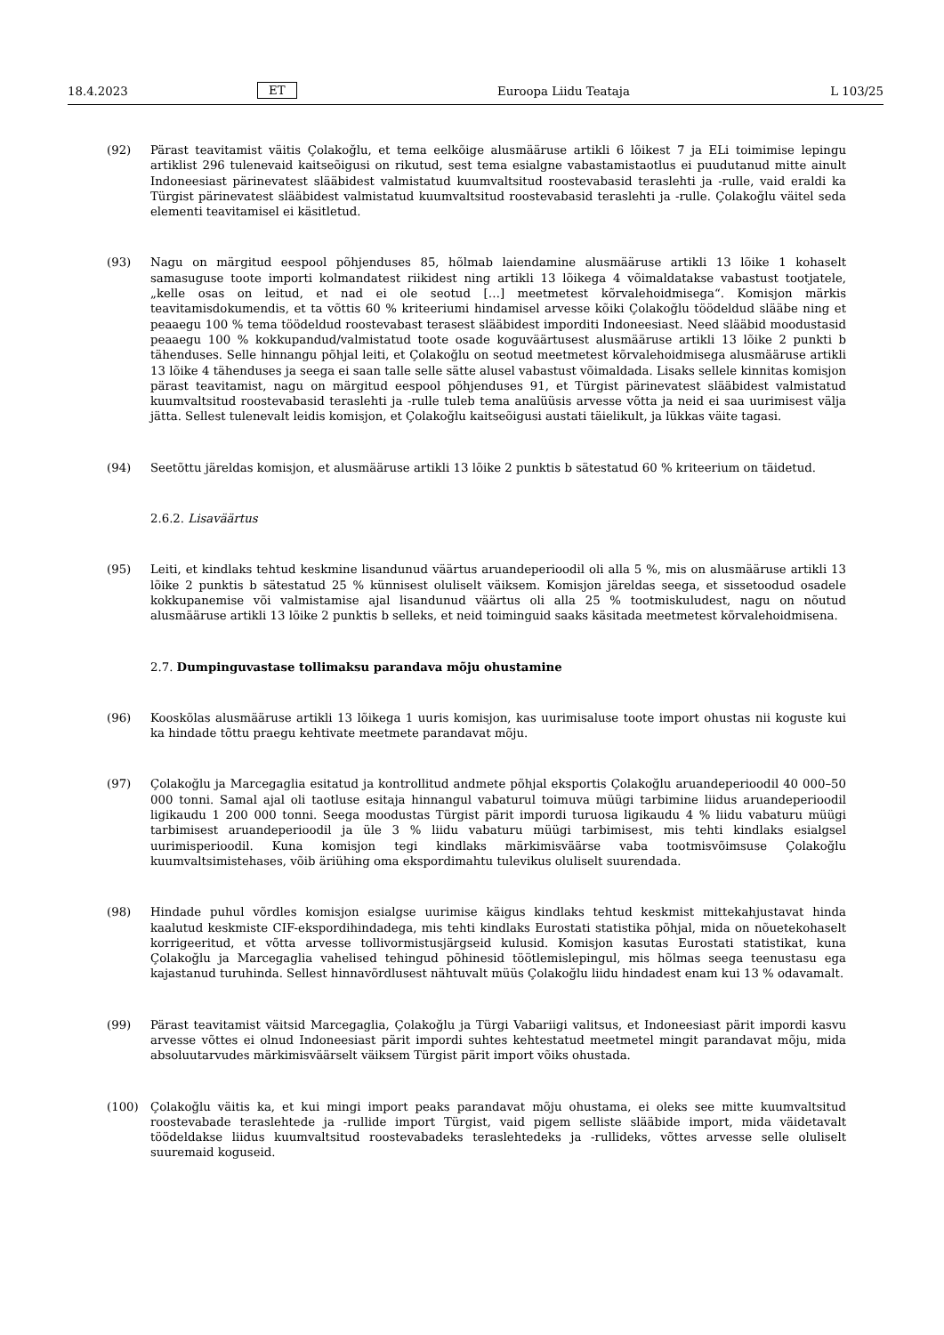18.4.2023 ET Euroopa Liidu Teataja L 103/25
(92) Pärast teavitamist väitis Çolakoğlu, et tema eelkõige alusmääruse artikli 6 lõikest 7 ja ELi toimimise lepingu artiklist 296 tulenevaid kaitseõigusi on rikutud, sest tema esialgne vabastamistaotlus ei puudutanud mitte ainult Indoneesiast pärinevatest slääbidest valmistatud kuumvaltsitud roostevabasid teraslehti ja -rulle, vaid eraldi ka Türgist pärinevatest slääbidest valmistatud kuumvaltsitud roostevabasid teraslehti ja -rulle. Çolakoğlu väitel seda elementi teavitamisel ei käsitletud.
(93) Nagu on märgitud eespool põhjenduses 85, hõlmab laiendamine alusmääruse artikli 13 lõike 1 kohaselt samasuguse toote importi kolmandatest riikidest ning artikli 13 lõikega 4 võimaldatakse vabastust tootjatele, „kelle osas on leitud, et nad ei ole seotud […] meetmetest kõrvalehoidmisega“. Komisjon märkis teavitamisdokumendis, et ta võttis 60 % kriteeriumi hindamisel arvesse kõiki Çolakoğlu töödeldud slääbe ning et peaaegu 100 % tema töödeldud roostevabast terasest slääbidest imporditi Indoneesiast. Need slääbid moodustasid peaaegu 100 % kokkupandud/valmistatud toote osade koguväärtusest alusmääruse artikli 13 lõike 2 punkti b tähenduses. Selle hinnangu põhjal leiti, et Çolakoğlu on seotud meetmetest kõrvalehoidmisega alusmääruse artikli 13 lõike 4 tähenduses ja seega ei saan talle selle sätte alusel vabastust võimaldada. Lisaks sellele kinnitas komisjon pärast teavitamist, nagu on märgitud eespool põhjenduses 91, et Türgist pärinevatest slääbidest valmistatud kuumvaltsitud roostevabasid teraslehti ja -rulle tuleb tema analüüsis arvesse võtta ja neid ei saa uurimisest välja jätta. Sellest tulenevalt leidis komisjon, et Çolakoğlu kaitseõigusi austati täielikult, ja lükkas väite tagasi.
(94) Seetõttu järeldas komisjon, et alusmääruse artikli 13 lõike 2 punktis b sätestatud 60 % kriteerium on täidetud.
2.6.2. Lisaväärtus
(95) Leiti, et kindlaks tehtud keskmine lisandunud väärtus aruandeperioodil oli alla 5 %, mis on alusmääruse artikli 13 lõike 2 punktis b sätestatud 25 % künnisest oluliselt väiksem. Komisjon järeldas seega, et sissetoodud osadele kokkupanemise või valmistamise ajal lisandunud väärtus oli alla 25 % tootmiskuludest, nagu on nõutud alusmääruse artikli 13 lõike 2 punktis b selleks, et neid toiminguid saaks käsitada meetmetest kõrvalehoidmisena.
2.7. Dumpinguvastase tollimaksu parandava mõju ohustamine
(96) Kooskõlas alusmääruse artikli 13 lõikega 1 uuris komisjon, kas uurimisaluse toote import ohustas nii koguste kui ka hindade tõttu praegu kehtivate meetmete parandavat mõju.
(97) Çolakoğlu ja Marcegaglia esitatud ja kontrollitud andmete põhjal eksportis Çolakoğlu aruandeperioodil 40 000–50 000 tonni. Samal ajal oli taotluse esitaja hinnangul vabaturul toimuva müügi tarbimine liidus aruandeperioodil ligikaudu 1 200 000 tonni. Seega moodustas Türgist pärit impordi turuosa ligikaudu 4 % liidu vabaturu müügi tarbimisest aruandeperioodil ja üle 3 % liidu vabaturu müügi tarbimisest, mis tehti kindlaks esialgsel uurimisperioodil. Kuna komisjon tegi kindlaks märkimisväärse vaba tootmisvõimsuse Çolakoğlu kuumvaltsimistehases, võib äriühing oma ekspordimahtu tulevikus oluliselt suurendada.
(98) Hindade puhul võrdles komisjon esialgse uurimise käigus kindlaks tehtud keskmist mittekahjustavat hinda kaalutud keskmiste CIF-ekspordihindadega, mis tehti kindlaks Eurostati statistika põhjal, mida on nõuetekohaselt korrigeeritud, et võtta arvesse tollivormistusjärgseid kulusid. Komisjon kasutas Eurostati statistikat, kuna Çolakoğlu ja Marcegaglia vahelised tehingud põhinesid töötlemislepingul, mis hõlmas seega teenustasu ega kajastanud turuhinda. Sellest hinnavõrdlusest nähtuvalt müüs Çolakoğlu liidu hindadest enam kui 13 % odavamalt.
(99) Pärast teavitamist väitsid Marcegaglia, Çolakoğlu ja Türgi Vabariigi valitsus, et Indoneesiast pärit impordi kasvu arvesse võttes ei olnud Indoneesiast pärit impordi suhtes kehtestatud meetmetel mingit parandavat mõju, mida absoluutarvudes märkimisväärselt väiksem Türgist pärit import võiks ohustada.
(100) Çolakoğlu väitis ka, et kui mingi import peaks parandavat mõju ohustama, ei oleks see mitte kuumvaltsitud roostevabade teraslehtede ja -rullide import Türgist, vaid pigem selliste slääbide import, mida väidetavalt töödeldakse liidus kuumvaltsitud roostevabadeks teraslehtedeks ja -rullideks, võttes arvesse selle oluliselt suuremaid koguseid.